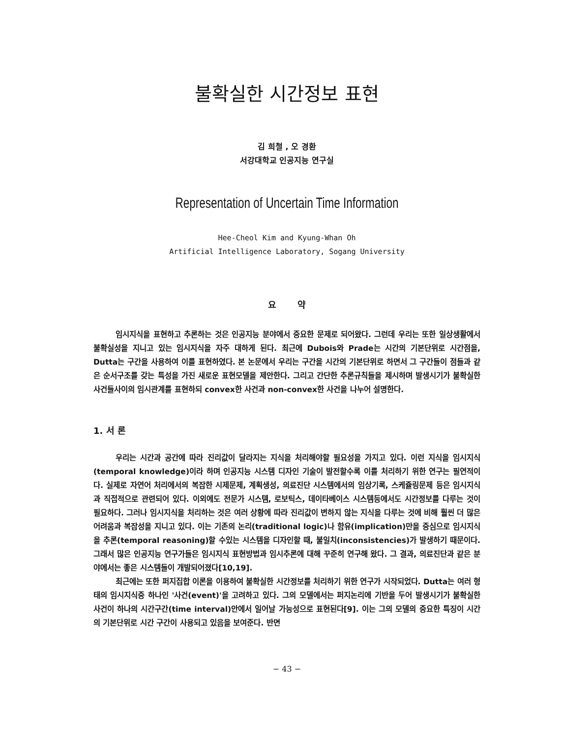불확실한 시간정보 표현
김 희철 , 오 경환
서강대학교 인공지능 연구실
Representation of Uncertain Time Information
Hee-Cheol Kim and Kyung-Whan Oh
Artificial Intelligence Laboratory, Sogang University
요 약
임시지식을 표현하고 추론하는 것은 인공지능 분야에서 중요한 문제로 되어왔다. 그런데 우리는 또한 일상생활에서 불확실성을 지니고 있는 임시지식을 자주 대하게 된다. 최근에 Dubois와 Prade는 시간의 기본단위로 시간점을, Dutta는 구간을 사용하여 이를 표현하였다. 본 논문에서 우리는 구간을 시간의 기본단위로 하면서 그 구간들이 점들과 같은 순서구조를 갖는 특성을 가진 새로운 표현모델을 제안한다. 그리고 간단한 추론규칙들을 제시하며 발생시기가 불확실한 사건들사이의 임시관계를 표현하되 convex한 사건과 non-convex한 사건을 나누어 설명한다.
1. 서 론
우리는 시간과 공간에 따라 진리값이 달라지는 지식을 처리해야할 필요성을 가지고 있다. 이런 지식을 임시지식(temporal knowledge)이라 하며 인공지능 시스템 디자인 기술이 발전할수록 이를 처리하기 위한 연구는 필연적이다. 실제로 자연어 처리에서의 복잡한 시제문제, 계획생성, 의료진단 시스템에서의 임상기록, 스케쥴링문제 등은 임시지식과 직접적으로 관련되어 있다. 이외에도 전문가 시스템, 로보틱스, 데이타베이스 시스템등에서도 시간정보를 다루는 것이 필요하다. 그러나 임시지식을 처리하는 것은 여러 상황에 따라 진리값이 변하지 않는 지식을 다루는 것에 비해 훨씬 더 많은 어려움과 복잡성을 지니고 있다. 이는 기존의 논리(traditional logic)나 함유(implication)만을 중심으로 임시지식을 추론(temporal reasoning)할 수있는 시스템을 디자인할 때, 불일치(inconsistencies)가 발생하기 때문이다. 그래서 많은 인공지능 연구가들은 임시지식 표현방법과 임시추론에 대해 꾸준히 연구해 왔다. 그 결과, 의료진단과 같은 분야에서는 좋은 시스템들이 개발되어졌다[10,19].
최근에는 또한 퍼지집합 이론을 이용하여 불확실한 시간정보를 처리하기 위한 연구가 시작되었다. Dutta는 여러 형태의 임시지식중 하나인 '사건(event)'을 고려하고 있다. 그의 모델에서는 퍼지논리에 기반을 두어 발생시기가 불확실한 사건이 하나의 시간구간(time interval)안에서 일어날 가능성으로 표현된다[9]. 이는 그의 모델의 중요한 특징이 시간의 기본단위로 시간 구간이 사용되고 있음을 보여준다. 반면
− 43 −